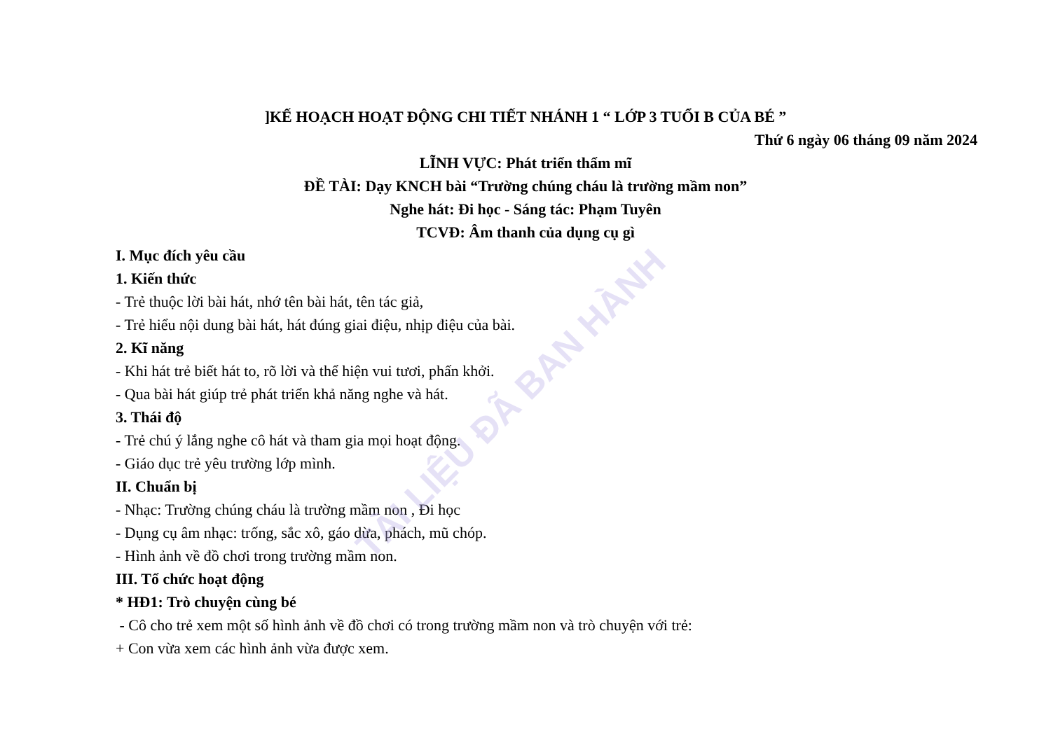TÀI LIỆU ĐÃ BAN HÀNH
]KẾ HOẠCH HOẠT ĐỘNG CHI TIẾT NHÁNH 1 “ LỚP 3 TUỔI B CỦA BÉ ”
Thứ 6 ngày 06 tháng 09 năm 2024
LĨNH VỰC: Phát triển thẩm mĩ
ĐỀ TÀI: Dạy KNCH bài “Trường chúng cháu là trường mầm non”
Nghe hát: Đi học - Sáng tác: Phạm Tuyên
TCVĐ: Âm thanh của dụng cụ gì
I. Mục đích yêu cầu
1. Kiến thức
- Trẻ thuộc lời bài hát, nhớ tên bài hát, tên tác giả,
- Trẻ hiểu nội dung bài hát, hát đúng giai điệu, nhịp điệu của bài.
2. Kĩ năng
- Khi hát trẻ biết hát to, rõ lời và thể hiện vui tươi, phấn khởi.
- Qua bài hát giúp trẻ phát triển khả năng nghe và hát.
3. Thái độ
- Trẻ chú ý lắng nghe cô hát và tham gia mọi hoạt động.
- Giáo dục trẻ yêu trường lớp mình.
II. Chuẩn bị
- Nhạc: Trường chúng cháu là trường mầm non , Đi học
- Dụng cụ âm nhạc: trống, sắc xô, gáo dừa, phách, mũ chóp.
- Hình ảnh về đồ chơi trong trường mầm non.
III. Tổ chức hoạt động
* HĐ1: Trò chuyện cùng bé
- Cô cho trẻ xem một số hình ảnh về đồ chơi có trong trường mầm non và trò chuyện với trẻ:
+ Con vừa xem các hình ảnh vừa được xem.